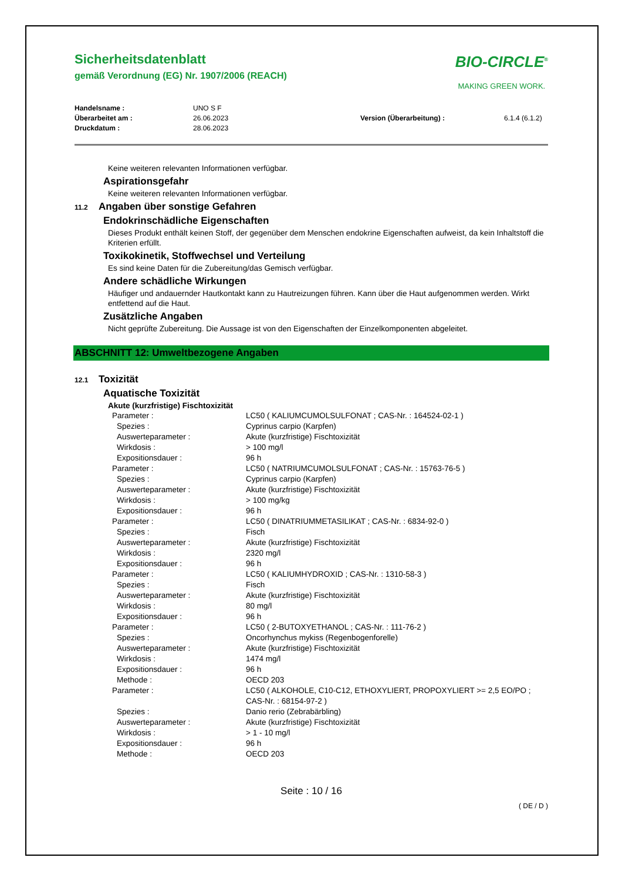Sicherheitsdatenblatt
gemäß Verordnung (EG) Nr. 1907/2006 (REACH)
BIO-CIRCLE<sup>®</sup>
MAKING GREEN WORK.
Handelsname :
Überarbeitet am :
Druckdatum :
UNO S F
26.06.2023
28.06.2023
Version (Überarbeitung) :
6.1.4 (6.1.2)
Keine weiteren relevanten Informationen verfügbar.
Aspirationsgefahr
Keine weiteren relevanten Informationen verfügbar.
11.2 Angaben über sonstige Gefahren
Endokrinschädliche Eigenschaften
Dieses Produkt enthält keinen Stoff, der gegenüber dem Menschen endokrine Eigenschaften aufweist, da kein Inhaltstoff die Kriterien erfüllt.
Toxikokinetik, Stoffwechsel und Verteilung
Es sind keine Daten für die Zubereitung/das Gemisch verfügbar.
Andere schädliche Wirkungen
Häufiger und andauernder Hautkontakt kann zu Hautreizungen führen. Kann über die Haut aufgenommen werden. Wirkt entfettend auf die Haut.
Zusätzliche Angaben
Nicht geprüfte Zubereitung. Die Aussage ist von den Eigenschaften der Einzelkomponenten abgeleitet.
ABSCHNITT 12: Umweltbezogene Angaben
12.1 Toxizität
Aquatische Toxizität
Akute (kurzfristige) Fischtoxizität
| Parameter : | LC50 ( KALIUMCUMOLSULFONAT ; CAS-Nr. : 164524-02-1 ) |
| Spezies : | Cyprinus carpio (Karpfen) |
| Auswerteparameter : | Akute (kurzfristige) Fischtoxizität |
| Wirkdosis : | > 100 mg/l |
| Expositionsdauer : | 96 h |
| Parameter : | LC50 ( NATRIUMCUMOLSULFONAT ; CAS-Nr. : 15763-76-5 ) |
| Spezies : | Cyprinus carpio (Karpfen) |
| Auswerteparameter : | Akute (kurzfristige) Fischtoxizität |
| Wirkdosis : | > 100 mg/kg |
| Expositionsdauer : | 96 h |
| Parameter : | LC50 ( DINATRIUMMETASILIKAT ; CAS-Nr. : 6834-92-0 ) |
| Spezies : | Fisch |
| Auswerteparameter : | Akute (kurzfristige) Fischtoxizität |
| Wirkdosis : | 2320 mg/l |
| Expositionsdauer : | 96 h |
| Parameter : | LC50 ( KALIUMHYDROXID ; CAS-Nr. : 1310-58-3 ) |
| Spezies : | Fisch |
| Auswerteparameter : | Akute (kurzfristige) Fischtoxizität |
| Wirkdosis : | 80 mg/l |
| Expositionsdauer : | 96 h |
| Parameter : | LC50 ( 2-BUTOXYETHANOL ; CAS-Nr. : 111-76-2 ) |
| Spezies : | Oncorhynchus mykiss (Regenbogenforelle) |
| Auswerteparameter : | Akute (kurzfristige) Fischtoxizität |
| Wirkdosis : | 1474 mg/l |
| Expositionsdauer : | 96 h |
| Methode : | OECD 203 |
| Parameter : | LC50 ( ALKOHOLE, C10-C12, ETHOXYLIERT, PROPOXYLIERT >= 2,5 EO/PO ; CAS-Nr. : 68154-97-2 ) |
| Spezies : | Danio rerio (Zebrabärbling) |
| Auswerteparameter : | Akute (kurzfristige) Fischtoxizität |
| Wirkdosis : | > 1 - 10 mg/l |
| Expositionsdauer : | 96 h |
| Methode : | OECD 203 |
Seite : 10 / 16
( DE / D )